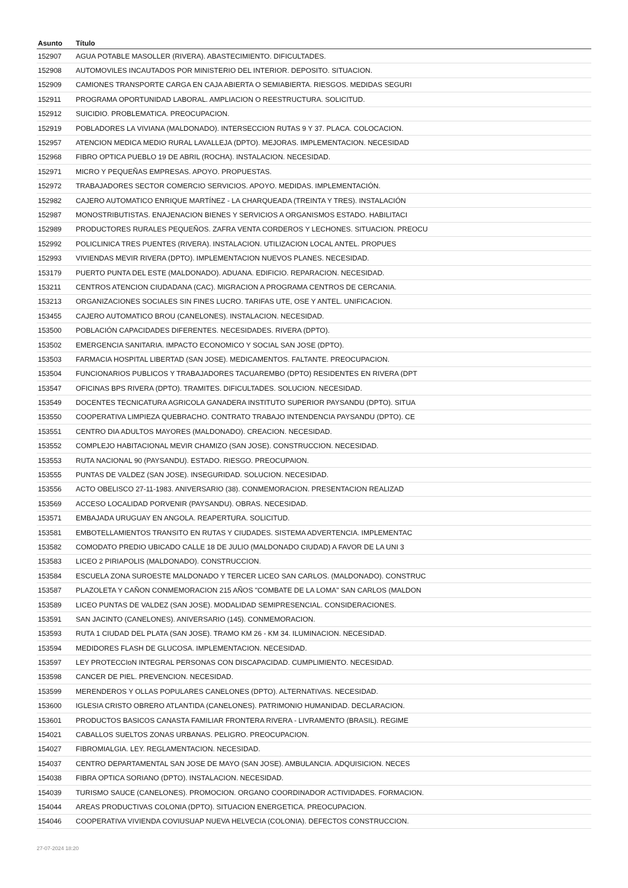| Asunto | Título |
| --- | --- |
| 152907 | AGUA POTABLE MASOLLER (RIVERA). ABASTECIMIENTO. DIFICULTADES. |
| 152908 | AUTOMOVILES INCAUTADOS POR MINISTERIO DEL INTERIOR. DEPOSITO. SITUACION. |
| 152909 | CAMIONES TRANSPORTE CARGA EN CAJA ABIERTA O SEMIABIERTA. RIESGOS. MEDIDAS SEGURI |
| 152911 | PROGRAMA OPORTUNIDAD LABORAL. AMPLIACION O REESTRUCTURA. SOLICITUD. |
| 152912 | SUICIDIO. PROBLEMATICA. PREOCUPACION. |
| 152919 | POBLADORES LA VIVIANA (MALDONADO). INTERSECCION RUTAS 9 Y 37. PLACA. COLOCACION. |
| 152957 | ATENCION MEDICA MEDIO RURAL LAVALLEJA (DPTO). MEJORAS. IMPLEMENTACION. NECESIDAD |
| 152968 | FIBRO OPTICA PUEBLO 19 DE ABRIL (ROCHA). INSTALACION. NECESIDAD. |
| 152971 | MICRO Y PEQUEÑAS EMPRESAS. APOYO. PROPUESTAS. |
| 152972 | TRABAJADORES SECTOR COMERCIO SERVICIOS. APOYO. MEDIDAS. IMPLEMENTACIÓN. |
| 152982 | CAJERO AUTOMATICO ENRIQUE MARTÍNEZ - LA CHARQUEADA (TREINTA Y TRES). INSTALACIÓN |
| 152987 | MONOSTRIBUTISTAS. ENAJENACION BIENES Y SERVICIOS A ORGANISMOS ESTADO. HABILITACI |
| 152989 | PRODUCTORES RURALES PEQUEÑOS. ZAFRA VENTA CORDEROS Y LECHONES. SITUACION. PREOCU |
| 152992 | POLICLINICA TRES PUENTES (RIVERA). INSTALACION. UTILIZACION LOCAL ANTEL. PROPUES |
| 152993 | VIVIENDAS MEVIR RIVERA (DPTO). IMPLEMENTACION NUEVOS PLANES. NECESIDAD. |
| 153179 | PUERTO PUNTA DEL ESTE (MALDONADO). ADUANA. EDIFICIO. REPARACION. NECESIDAD. |
| 153211 | CENTROS ATENCION CIUDADANA (CAC). MIGRACION A PROGRAMA CENTROS DE CERCANIA. |
| 153213 | ORGANIZACIONES SOCIALES SIN FINES LUCRO. TARIFAS UTE, OSE Y ANTEL. UNIFICACION. |
| 153455 | CAJERO AUTOMATICO BROU (CANELONES). INSTALACION. NECESIDAD. |
| 153500 | POBLACIÓN CAPACIDADES DIFERENTES. NECESIDADES. RIVERA (DPTO). |
| 153502 | EMERGENCIA SANITARIA. IMPACTO ECONOMICO Y SOCIAL SAN JOSE (DPTO). |
| 153503 | FARMACIA HOSPITAL LIBERTAD (SAN JOSE). MEDICAMENTOS. FALTANTE. PREOCUPACION. |
| 153504 | FUNCIONARIOS PUBLICOS Y TRABAJADORES TACUAREMBO (DPTO) RESIDENTES EN RIVERA (DPT |
| 153547 | OFICINAS BPS RIVERA (DPTO). TRAMITES. DIFICULTADES. SOLUCION. NECESIDAD. |
| 153549 | DOCENTES TECNICATURA AGRICOLA GANADERA INSTITUTO SUPERIOR PAYSANDU (DPTO). SITUA |
| 153550 | COOPERATIVA LIMPIEZA QUEBRACHO. CONTRATO TRABAJO INTENDENCIA PAYSANDU (DPTO). CE |
| 153551 | CENTRO DIA ADULTOS MAYORES (MALDONADO). CREACION. NECESIDAD. |
| 153552 | COMPLEJO HABITACIONAL MEVIR CHAMIZO (SAN JOSE). CONSTRUCCION. NECESIDAD. |
| 153553 | RUTA NACIONAL 90 (PAYSANDU). ESTADO. RIESGO. PREOCUPAION. |
| 153555 | PUNTAS DE VALDEZ (SAN JOSE). INSEGURIDAD. SOLUCION. NECESIDAD. |
| 153556 | ACTO OBELISCO 27-11-1983. ANIVERSARIO (38). CONMEMORACION. PRESENTACION REALIZAD |
| 153569 | ACCESO LOCALIDAD PORVENIR (PAYSANDU). OBRAS. NECESIDAD. |
| 153571 | EMBAJADA URUGUAY EN ANGOLA. REAPERTURA. SOLICITUD. |
| 153581 | EMBOTELLAMIENTOS TRANSITO EN RUTAS Y CIUDADES. SISTEMA ADVERTENCIA. IMPLEMENTAC |
| 153582 | COMODATO PREDIO UBICADO CALLE 18 DE JULIO (MALDONADO CIUDAD) A FAVOR DE LA UNI 3 |
| 153583 | LICEO 2 PIRIAPOLIS (MALDONADO). CONSTRUCCION. |
| 153584 | ESCUELA ZONA SUROESTE MALDONADO Y TERCER LICEO SAN CARLOS. (MALDONADO). CONSTRUC |
| 153587 | PLAZOLETA Y CAÑON CONMEMORACION 215 AÑOS "COMBATE DE LA LOMA" SAN CARLOS (MALDON |
| 153589 | LICEO PUNTAS DE VALDEZ (SAN JOSE). MODALIDAD SEMIPRESENCIAL. CONSIDERACIONES. |
| 153591 | SAN JACINTO (CANELONES). ANIVERSARIO (145). CONMEMORACION. |
| 153593 | RUTA 1 CIUDAD DEL PLATA (SAN JOSE). TRAMO KM 26 - KM 34. ILUMINACION. NECESIDAD. |
| 153594 | MEDIDORES FLASH DE GLUCOSA. IMPLEMENTACION. NECESIDAD. |
| 153597 | LEY PROTECCIoN INTEGRAL PERSONAS CON DISCAPACIDAD. CUMPLIMIENTO. NECESIDAD. |
| 153598 | CANCER DE PIEL. PREVENCION. NECESIDAD. |
| 153599 | MERENDEROS Y OLLAS POPULARES CANELONES (DPTO). ALTERNATIVAS. NECESIDAD. |
| 153600 | IGLESIA CRISTO OBRERO ATLANTIDA (CANELONES). PATRIMONIO HUMANIDAD. DECLARACION. |
| 153601 | PRODUCTOS BASICOS CANASTA FAMILIAR FRONTERA RIVERA - LIVRAMENTO (BRASIL). REGIME |
| 154021 | CABALLOS SUELTOS ZONAS URBANAS. PELIGRO. PREOCUPACION. |
| 154027 | FIBROMIALGIA. LEY. REGLAMENTACION. NECESIDAD. |
| 154037 | CENTRO DEPARTAMENTAL SAN JOSE DE MAYO (SAN JOSE). AMBULANCIA. ADQUISICION. NECES |
| 154038 | FIBRA OPTICA SORIANO (DPTO). INSTALACION. NECESIDAD. |
| 154039 | TURISMO SAUCE (CANELONES). PROMOCION. ORGANO COORDINADOR ACTIVIDADES. FORMACION. |
| 154044 | AREAS PRODUCTIVAS COLONIA (DPTO). SITUACION ENERGETICA. PREOCUPACION. |
| 154046 | COOPERATIVA VIVIENDA COVIUSUAP NUEVA HELVECIA (COLONIA). DEFECTOS CONSTRUCCION. |
27-07-2024 18:20